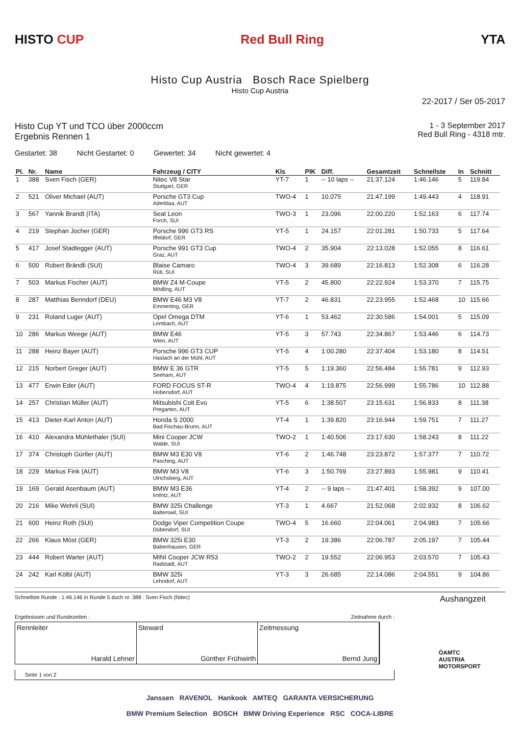HISTO CUP Red Bull Ring YTA
Histo Cup Austria Bosch Race Spielberg
Histo Cup Austria
22-2017 / Ser 05-2017
Histo Cup YT und TCO über 2000ccm
Ergebnis Rennen 1
1 - 3 September 2017
Red Bull Ring - 4318 mtr.
Gestartet: 38 Nicht Gestartet: 0 Gewertet: 34 Nicht gewertet: 4
| Pl. | Nr. | Name | Fahrzeug / CITY | Kls | PlK | Diff. | Gesamtzeit | Schnellste | In | Schnitt |
| --- | --- | --- | --- | --- | --- | --- | --- | --- | --- | --- |
| 1 | 388 | Sven Fisch (GER) | Nitec V8 Star Stuttgart, GER | YT-7 | 1 | -- 10 laps -- | 21:37.124 | 1:46.146 | 5 | 119.84 |
| 2 | 521 | Oliver Michael (AUT) | Porsche GT3 Cup Aderklaa, AUT | TWO-4 | 1 | 10.075 | 21:47.199 | 1:49.443 | 4 | 118.91 |
| 3 | 567 | Yannik Brandt (ITA) | Seat Leon Forch, SUI | TWO-3 | 1 | 23.096 | 22:00.220 | 1:52.163 | 6 | 117.74 |
| 4 | 219 | Stephan Jocher (GER) | Porsche 996 GT3 RS Iffeldorf, GER | YT-5 | 1 | 24.157 | 22:01.281 | 1:50.733 | 5 | 117.64 |
| 5 | 417 | Josef Stadtegger (AUT) | Porsche 991 GT3 Cup Graz, AUT | TWO-4 | 2 | 35.904 | 22:13.028 | 1:52.055 | 8 | 116.61 |
| 6 | 500 | Robert Brändli (SUI) | Blaise Camaro Rüti, SUI | TWO-4 | 3 | 39.689 | 22:16.813 | 1:52.308 | 6 | 116.28 |
| 7 | 503 | Markus Fischer (AUT) | BMW Z4 M-Coupe Mödling, AUT | YT-5 | 2 | 45.800 | 22:22.924 | 1:53.370 | 7 | 115.75 |
| 8 | 287 | Matthias Benndorf (DEU) | BMW E46 M3 V8 Emmerting, GER | YT-7 | 2 | 46.831 | 22:23.955 | 1:52.468 | 10 | 115.66 |
| 9 | 231 | Roland Luger (AUT) | Opel Omega DTM Lembach, AUT | YT-6 | 1 | 53.462 | 22:30.586 | 1:54.001 | 5 | 115.09 |
| 10 | 286 | Markus Weege (AUT) | BMW E46 Wien, AUT | YT-5 | 3 | 57.743 | 22:34.867 | 1:53.446 | 6 | 114.73 |
| 11 | 288 | Heinz Bayer (AUT) | Porsche 996 GT3 CUP Haslach an der Mühl, AUT | YT-5 | 4 | 1:00.280 | 22:37.404 | 1:53.180 | 8 | 114.51 |
| 12 | 215 | Norbert Greger (AUT) | BMW E 36 GTR Seeham, AUT | YT-5 | 5 | 1:19.360 | 22:56.484 | 1:55.781 | 9 | 112.93 |
| 13 | 477 | Erwin Eder (AUT) | FORD FOCUS ST-R Hobersdorf, AUT | TWO-4 | 4 | 1:19.875 | 22:56.999 | 1:55.786 | 10 | 112.88 |
| 14 | 257 | Christian Müller (AUT) | Mitsubishi Colt Evo Pregarten, AUT | YT-5 | 6 | 1:38.507 | 23:15.631 | 1:56.833 | 8 | 111.38 |
| 15 | 413 | Dieter-Karl Anton (AUT) | Honda S 2000 Bad Fischau-Brunn, AUT | YT-4 | 1 | 1:39.820 | 23:16.944 | 1:59.751 | 7 | 111.27 |
| 16 | 410 | Alexandra Mühlethaler (SUI) | Mini Cooper JCW Walde, SUI | TWO-2 | 1 | 1:40.506 | 23:17.630 | 1:58.243 | 8 | 111.22 |
| 17 | 374 | Christoph Gürtler (AUT) | BMW M3 E30 V8 Pasching, AUT | YT-6 | 2 | 1:46.748 | 23:23.872 | 1:57.377 | 7 | 110.72 |
| 18 | 229 | Markus Fink (AUT) | BMW M3 V8 Ulrichsberg, AUT | YT-6 | 3 | 1:50.769 | 23:27.893 | 1:55.981 | 9 | 110.41 |
| 19 | 169 | Gerald Asenbaum (AUT) | BMW M3 E36 Irnfritz, AUT | YT-4 | 2 | -- 9 laps -- | 21:47.401 | 1:58.392 | 9 | 107.00 |
| 20 | 216 | Mike Wehrli (SUI) | BMW 325i Challenge Balterswil, SUI | YT-3 | 1 | 4.667 | 21:52.068 | 2:02.932 | 8 | 106.62 |
| 21 | 600 | Heinz Roth (SUI) | Dodge Viper Competition Coupe Dübendorf, SUI | TWO-4 | 5 | 16.660 | 22:04.061 | 2:04.983 | 7 | 105.66 |
| 22 | 266 | Klaus Möst (GER) | BMW 325i E30 Babenhausen, GER | YT-3 | 2 | 19.386 | 22:06.787 | 2:05.197 | 7 | 105.44 |
| 23 | 444 | Robert Warter (AUT) | MINI Cooper JCW R53 Radstadt, AUT | TWO-2 | 2 | 19.552 | 22:06.953 | 2:03.570 | 7 | 105.43 |
| 24 | 242 | Karl Kölbl (AUT) | BMW 325i Lehndorf, AUT | YT-3 | 3 | 26.685 | 22:14.086 | 2:04.551 | 9 | 104.86 |
Schnellste Runde : 1:46.146 in Runde 5 duch nr. 388 : Sven Fisch (Nitec) Aushangzeit
Ergebnissen und Rundezeiten : Zeitnahme durch :
Rennleiter
Harald Lehner
Steward
Günther Frühwirth
Zeitmessung
Bernd Jung
ÖAMTC
AUSTRIA MOTORSPORT
Seite 1 von 2
Janssen RAVENOL Hankook AMTEQ GARANTA VERSICHERUNG
BMW Premium Selection BOSCH BMW Driving Experience RSC COCA-LIBRE